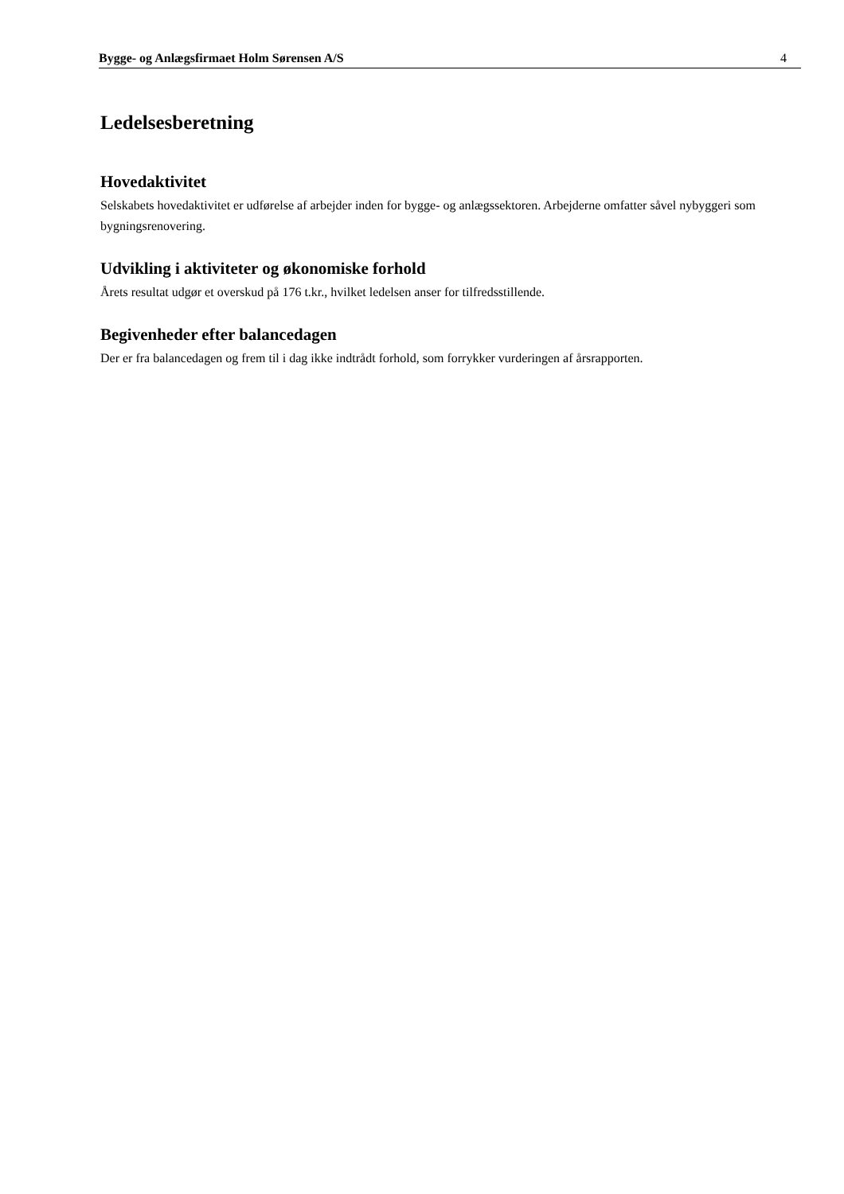Bygge- og Anlægsfirmaet Holm Sørensen A/S 4
Ledelsesberetning
Hovedaktivitet
Selskabets hovedaktivitet er udførelse af arbejder inden for bygge- og anlægssektoren. Arbejderne omfatter såvel nybyggeri som bygningsrenovering.
Udvikling i aktiviteter og økonomiske forhold
Årets resultat udgør et overskud på 176 t.kr., hvilket ledelsen anser for tilfredsstillende.
Begivenheder efter balancedagen
Der er fra balancedagen og frem til i dag ikke indtrådt forhold, som forrykker vurderingen af årsrapporten.